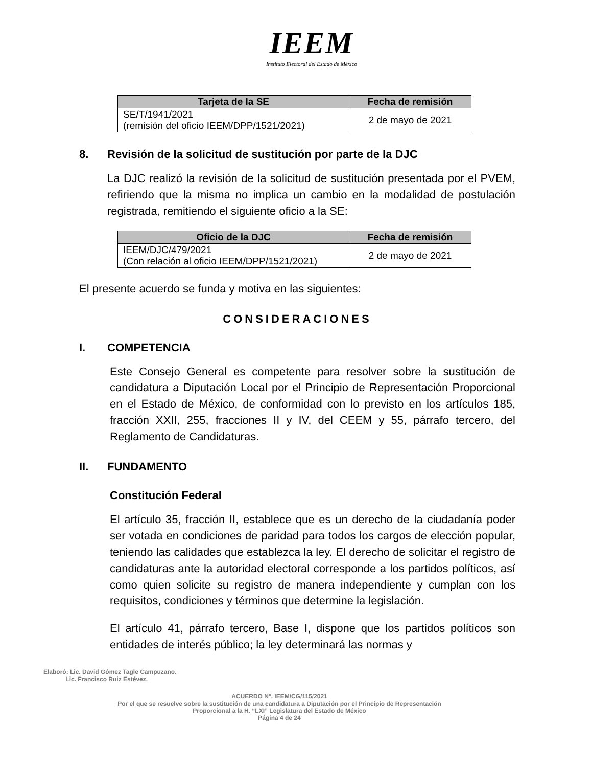IEEM
Instituto Electoral del Estado de México
| Tarjeta de la SE | Fecha de remisión |
| --- | --- |
| SE/T/1941/2021 (remisión del oficio IEEM/DPP/1521/2021) | 2 de mayo de 2021 |
8. Revisión de la solicitud de sustitución por parte de la DJC
La DJC realizó la revisión de la solicitud de sustitución presentada por el PVEM, refiriendo que la misma no implica un cambio en la modalidad de postulación registrada, remitiendo el siguiente oficio a la SE:
| Oficio de la DJC | Fecha de remisión |
| --- | --- |
| IEEM/DJC/479/2021 (Con relación al oficio IEEM/DPP/1521/2021) | 2 de mayo de 2021 |
El presente acuerdo se funda y motiva en las siguientes:
CONSIDERACIONES
I. COMPETENCIA
Este Consejo General es competente para resolver sobre la sustitución de candidatura a Diputación Local por el Principio de Representación Proporcional en el Estado de México, de conformidad con lo previsto en los artículos 185, fracción XXII, 255, fracciones II y IV, del CEEM y 55, párrafo tercero, del Reglamento de Candidaturas.
II. FUNDAMENTO
Constitución Federal
El artículo 35, fracción II, establece que es un derecho de la ciudadanía poder ser votada en condiciones de paridad para todos los cargos de elección popular, teniendo las calidades que establezca la ley. El derecho de solicitar el registro de candidaturas ante la autoridad electoral corresponde a los partidos políticos, así como quien solicite su registro de manera independiente y cumplan con los requisitos, condiciones y términos que determine la legislación.
El artículo 41, párrafo tercero, Base I, dispone que los partidos políticos son entidades de interés público; la ley determinará las normas y
Elaboró: Lic. David Gómez Tagle Campuzano.
Lic. Francisco Ruiz Estévez.
ACUERDO N°. IEEM/CG/115/2021
Por el que se resuelve sobre la sustitución de una candidatura a Diputación por el Principio de Representación
Proporcional a la H. “LXI” Legislatura del Estado de México
Página 4 de 24